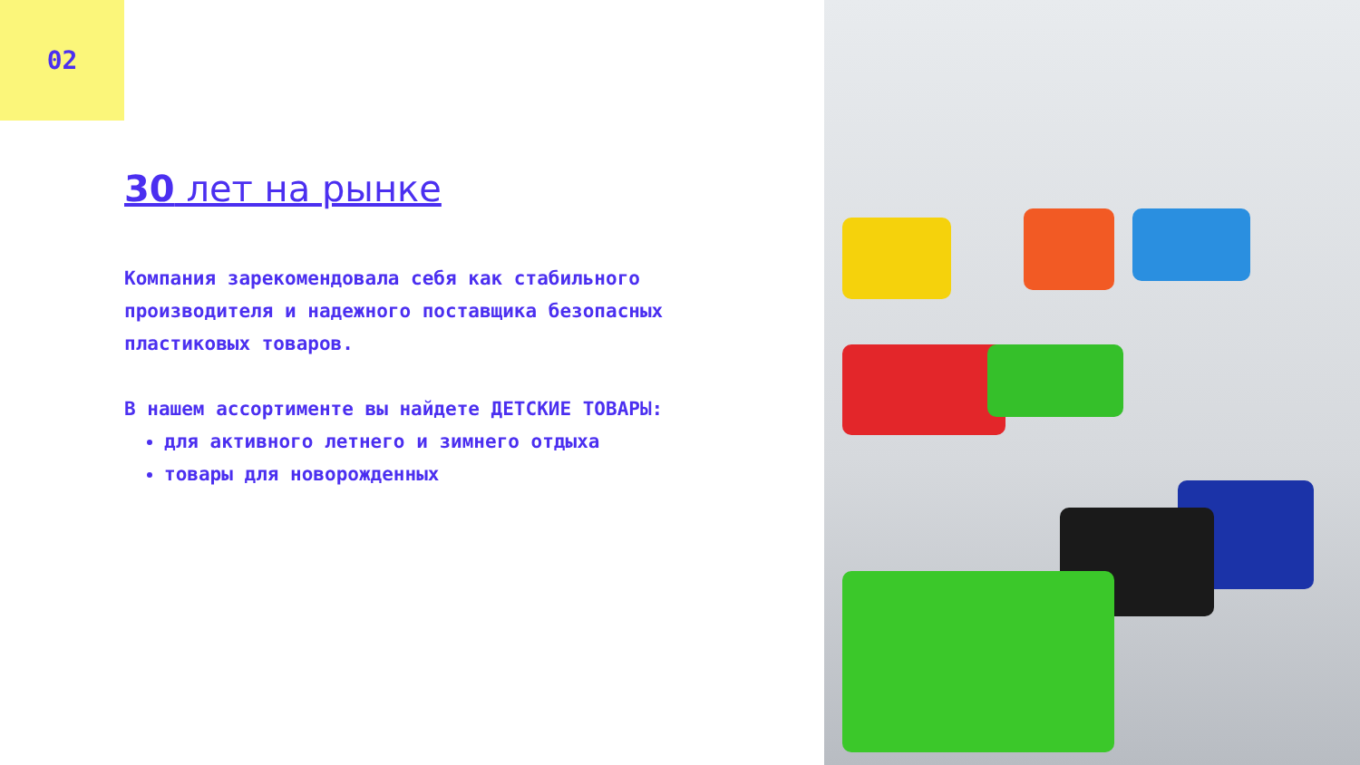02
30 лет на рынке
Компания зарекомендовала себя как стабильного производителя и надежного поставщика безопасных пластиковых товаров.
В нашем ассортименте вы найдете ДЕТСКИЕ ТОВАРЫ:
для активного летнего и зимнего отдыха
товары для новорожденных